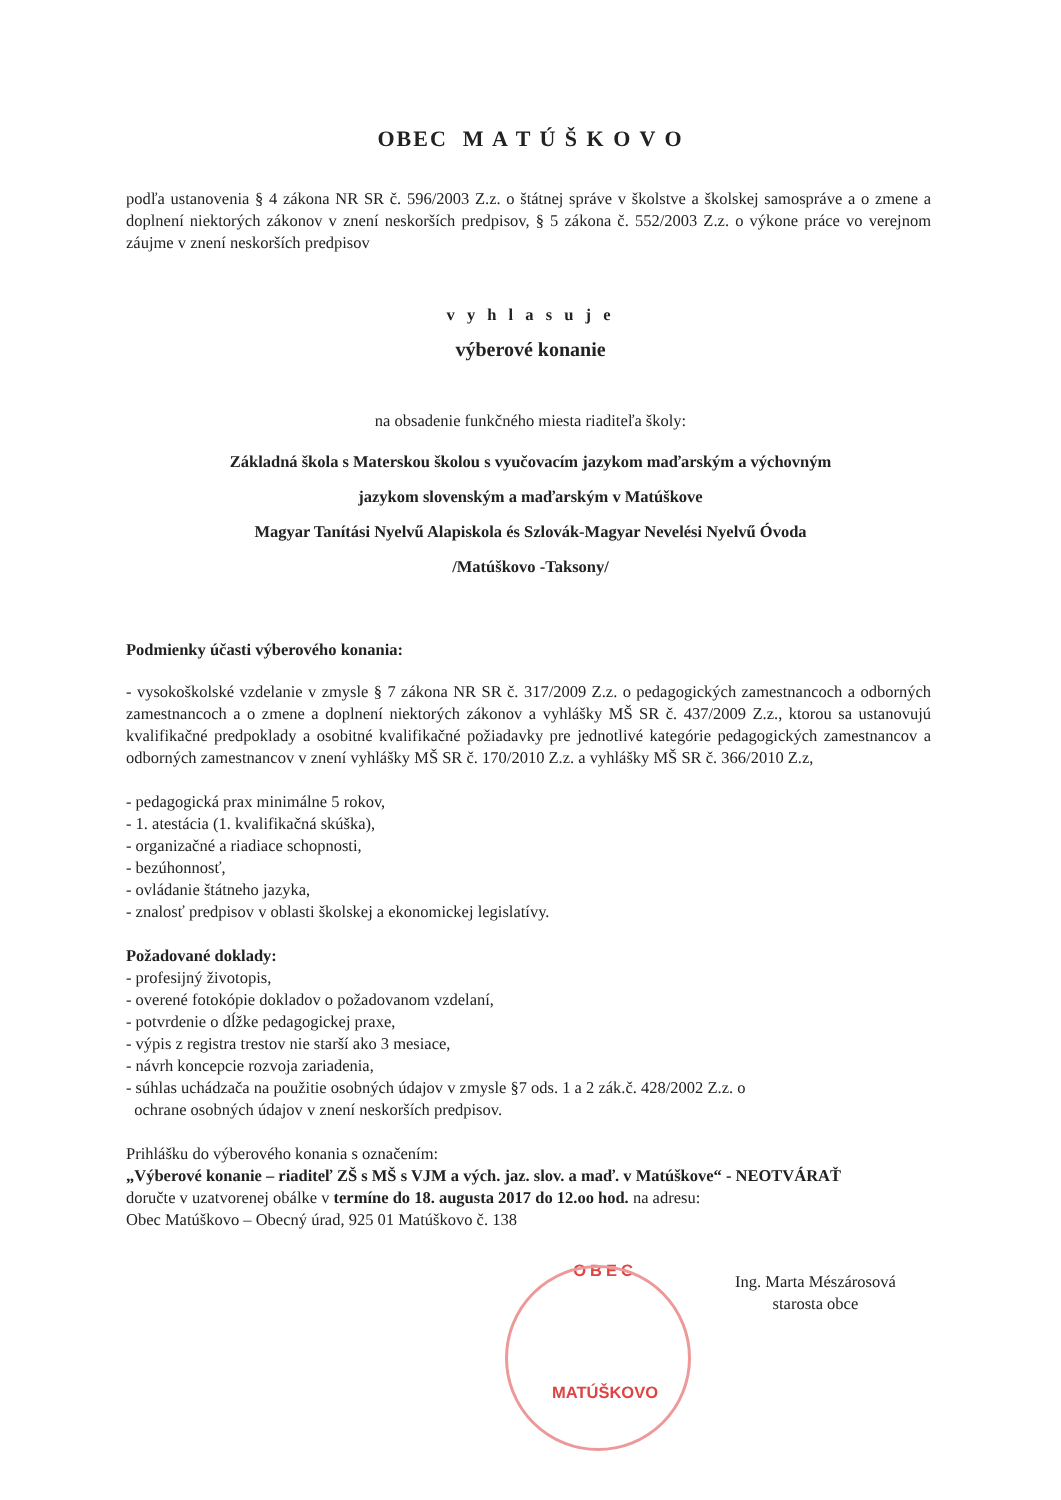OBEC M A T Ú Š K O V O
podľa ustanovenia § 4 zákona NR SR č. 596/2003 Z.z. o štátnej správe v školstve a školskej samospráve a o zmene a doplnení niektorých zákonov v znení neskorších predpisov, § 5 zákona č. 552/2003 Z.z. o výkone práce vo verejnom záujme v znení neskorších predpisov
v y h l a s u j e
výberové konanie
na obsadenie funkčného miesta riaditeľa školy:
Základná škola s Materskou školou s vyučovacím jazykom maďarským a výchovným
jazykom slovenským a maďarským v Matúškove
Magyar Tanítási Nyelvű Alapiskola és Szlovák-Magyar Nevelési Nyelvű Óvoda
/Matúškovo -Taksony/
Podmienky účasti výberového konania:
- vysokoškolské vzdelanie v zmysle § 7 zákona NR SR č. 317/2009 Z.z. o pedagogických zamestnancoch a odborných zamestnancoch a o zmene a doplnení niektorých zákonov a vyhlášky MŠ SR č. 437/2009 Z.z., ktorou sa ustanovujú kvalifikačné predpoklady a osobitné kvalifikačné požiadavky pre jednotlivé kategórie pedagogických zamestnancov a odborných zamestnancov v znení vyhlášky MŠ SR č. 170/2010 Z.z. a vyhlášky MŠ SR č. 366/2010 Z.z,
- pedagogická prax minimálne 5 rokov,
- 1. atestácia (1. kvalifikačná skúška),
- organizačné a riadiace schopnosti,
- bezúhonnosť,
- ovládanie štátneho jazyka,
- znalosť predpisov v oblasti školskej a ekonomickej legislatívy.
Požadované doklady:
- profesijný životopis,
- overené fotokópie dokladov o požadovanom vzdelaní,
- potvrdenie o dĺžke pedagogickej praxe,
- výpis z registra trestov nie starší ako 3 mesiace,
- návrh koncepcie rozvoja zariadenia,
- súhlas uchádzača na použitie osobných údajov v zmysle §7 ods. 1 a 2 zák.č. 428/2002 Z.z. o
ochrane osobných údajov v znení neskorších predpisov.
Prihlášku do výberového konania s označením:
„Výberové konanie – riaditeľ ZŠ s MŠ s VJM a vých. jaz. slov. a maď. v Matúškove“ - NEOTVÁRAŤ
doručte v uzatvorenej obálke v termíne do 18. augusta 2017 do 12.oo hod. na adresu:
Obec Matúškovo – Obecný úrad, 925 01 Matúškovo č. 138
OBEC
MATÚŠKOVO
Ing. Marta Mészárosová
starosta obce